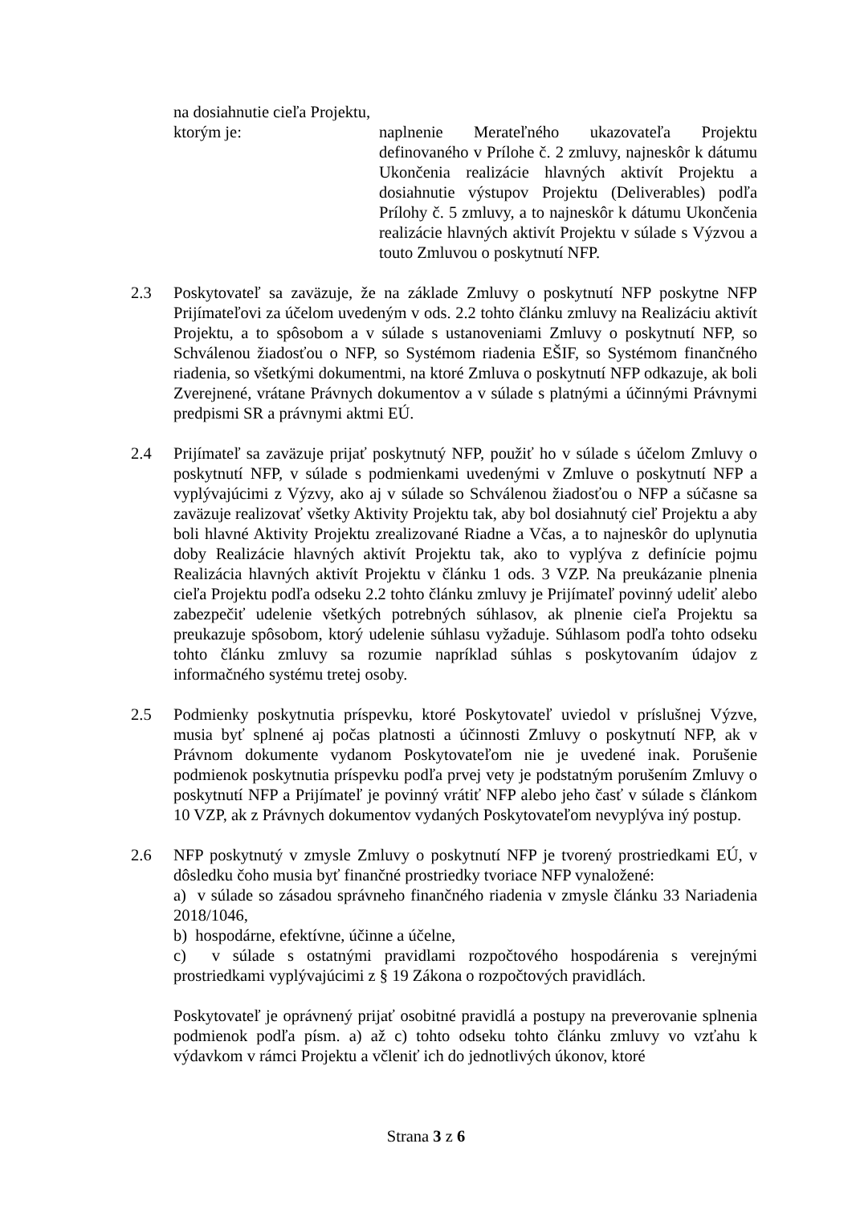na dosiahnutie cieľa Projektu,
ktorým je: naplnenie Merateľného ukazovateľa Projektu definovaného v Prílohe č. 2 zmluvy, najneskôr k dátumu Ukončenia realizácie hlavných aktivít Projektu a dosiahnutie výstupov Projektu (Deliverables) podľa Prílohy č. 5 zmluvy, a to najneskôr k dátumu Ukončenia realizácie hlavných aktivít Projektu v súlade s Výzvou a touto Zmluvou o poskytnutí NFP.
2.3 Poskytovateľ sa zaväzuje, že na základe Zmluvy o poskytnutí NFP poskytne NFP Prijímateľovi za účelom uvedeným v ods. 2.2 tohto článku zmluvy na Realizáciu aktivít Projektu, a to spôsobom a v súlade s ustanoveniami Zmluvy o poskytnutí NFP, so Schválenou žiadosťou o NFP, so Systémom riadenia EŠIF, so Systémom finančného riadenia, so všetkými dokumentmi, na ktoré Zmluva o poskytnutí NFP odkazuje, ak boli Zverejnené, vrátane Právnych dokumentov a v súlade s platnými a účinnými Právnymi predpismi SR a právnymi aktmi EÚ.
2.4 Prijímateľ sa zaväzuje prijať poskytnutý NFP, použiť ho v súlade s účelom Zmluvy o poskytnutí NFP, v súlade s podmienkami uvedenými v Zmluve o poskytnutí NFP a vyplývajúcimi z Výzvy, ako aj v súlade so Schválenou žiadosťou o NFP a súčasne sa zaväzuje realizovať všetky Aktivity Projektu tak, aby bol dosiahnutý cieľ Projektu a aby boli hlavné Aktivity Projektu zrealizované Riadne a Včas, a to najneskôr do uplynutia doby Realizácie hlavných aktivít Projektu tak, ako to vyplýva z definície pojmu Realizácia hlavných aktivít Projektu v článku 1 ods. 3 VZP. Na preukázanie plnenia cieľa Projektu podľa odseku 2.2 tohto článku zmluvy je Prijímateľ povinný udeliť alebo zabezpečiť udelenie všetkých potrebných súhlasov, ak plnenie cieľa Projektu sa preukazuje spôsobom, ktorý udelenie súhlasu vyžaduje. Súhlasom podľa tohto odseku tohto článku zmluvy sa rozumie napríklad súhlas s poskytovaním údajov z informačného systému tretej osoby.
2.5 Podmienky poskytnutia príspevku, ktoré Poskytovateľ uviedol v príslušnej Výzve, musia byť splnené aj počas platnosti a účinnosti Zmluvy o poskytnutí NFP, ak v Právnom dokumente vydanom Poskytovateľom nie je uvedené inak. Porušenie podmienok poskytnutia príspevku podľa prvej vety je podstatným porušením Zmluvy o poskytnutí NFP a Prijímateľ je povinný vrátiť NFP alebo jeho časť v súlade s článkom 10 VZP, ak z Právnych dokumentov vydaných Poskytovateľom nevyplýva iný postup.
2.6 NFP poskytnutý v zmysle Zmluvy o poskytnutí NFP je tvorený prostriedkami EÚ, v dôsledku čoho musia byť finančné prostriedky tvoriace NFP vynaložené:
a) v súlade so zásadou správneho finančného riadenia v zmysle článku 33 Nariadenia 2018/1046,
b) hospodárne, efektívne, účinne a účelne,
c) v súlade s ostatnými pravidlami rozpočtového hospodárenia s verejnými prostriedkami vyplývajúcimi z § 19 Zákona o rozpočtových pravidlách.
Poskytovateľ je oprávnený prijať osobitné pravidlá a postupy na preverovanie splnenia podmienok podľa písm. a) až c) tohto odseku tohto článku zmluvy vo vzťahu k výdavkom v rámci Projektu a včleniť ich do jednotlivých úkonov, ktoré
Strana 3 z 6